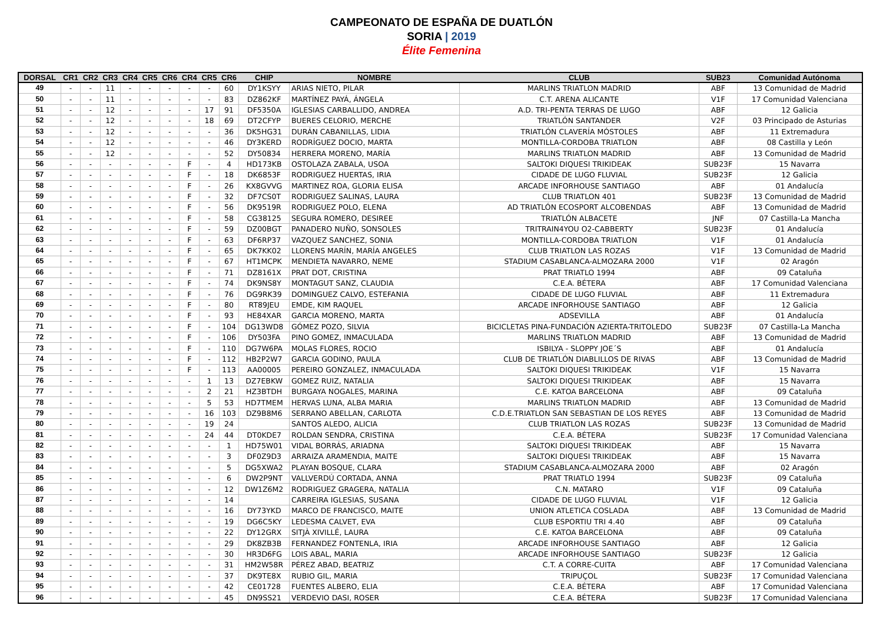CAMPEONATO DE ESPAÑA DE DUATLÓN
SORIA | 2019
Élite Femenina
| DORSAL | CR1 | CR2 | CR3 | CR4 | CR5 | CR6 | CR4 | CR5 | CR6 | CHIP | NOMBRE | CLUB | SUB23 | Comunidad Autónoma |
| --- | --- | --- | --- | --- | --- | --- | --- | --- | --- | --- | --- | --- | --- | --- |
| 49 | - | - | 11 | - | - | - | - | - | 60 | DY1KSYY | ARIAS NIETO, PILAR | MARLINS TRIATLON MADRID | ABF | 13 Comunidad de Madrid |
| 50 | - | - | 11 | - | - | - | - | - | 83 | DZ862KF | MARTÍNEZ PAYÁ, ÁNGELA | C.T. ARENA ALICANTE | V1F | 17 Comunidad Valenciana |
| 51 | - | - | 12 | - | - | - | - | 17 | 91 | DF5350A | IGLESIAS CARBALLIDO, ANDREA | A.D. TRI-PENTA TERRAS DE LUGO | ABF | 12 Galicia |
| 52 | - | - | 12 | - | - | - | - | 18 | 69 | DT2CFYP | BUERES CELORIO, MERCHE | TRIATLÓN SANTANDER | V2F | 03 Principado de Asturias |
| 53 | - | - | 12 | - | - | - | - | - | 36 | DK5HG31 | DURÁN CABANILLAS, LIDIA | TRIATLÓN CLAVERÍA MÓSTOLES | ABF | 11 Extremadura |
| 54 | - | - | 12 | - | - | - | - | - | 46 | DY3KERD | RODRÍGUEZ DOCIO, MARTA | MONTILLA-CORDOBA TRIATLON | ABF | 08 Castilla y León |
| 55 | - | - | 12 | - | - | - | - | - | 52 | DY50834 | HERRERA MORENO, MARÍA | MARLINS TRIATLON MADRID | ABF | 13 Comunidad de Madrid |
| 56 | - | - | - | - | - | - | F | - | 4 | HD173KB | OSTOLAZA ZABALA, USOA | SALTOKI DIQUESI TRIKIDEAK | SUB23F | 15 Navarra |
| 57 | - | - | - | - | - | - | F | - | 18 | DK6853F | RODRIGUEZ HUERTAS, IRIA | CIDADE DE LUGO FLUVIAL | SUB23F | 12 Galicia |
| 58 | - | - | - | - | - | - | F | - | 26 | KX8GVVG | MARTINEZ ROA, GLORIA ELISA | ARCADE INFORHOUSE SANTIAGO | ABF | 01 Andalucía |
| 59 | - | - | - | - | - | - | F | - | 32 | DF7CS0T | RODRIGUEZ SALINAS, LAURA | CLUB TRIATLON 401 | SUB23F | 13 Comunidad de Madrid |
| 60 | - | - | - | - | - | - | F | - | 56 | DK9519R | RODRIGUEZ POLO, ELENA | AD TRIATLÓN ECOSPORT ALCOBENDAS | ABF | 13 Comunidad de Madrid |
| 61 | - | - | - | - | - | - | F | - | 58 | CG38125 | SEGURA ROMERO, DESIREE | TRIATLÓN ALBACETE | JNF | 07 Castilla-La Mancha |
| 62 | - | - | - | - | - | - | F | - | 59 | DZ00BGT | PANADERO NUÑO, SONSOLES | TRITRAIN4YOU O2-CABBERTY | SUB23F | 01 Andalucía |
| 63 | - | - | - | - | - | - | F | - | 63 | DF6RP37 | VAZQUEZ SANCHEZ, SONIA | MONTILLA-CORDOBA TRIATLON | V1F | 01 Andalucía |
| 64 | - | - | - | - | - | - | F | - | 65 | DK7KK02 | LLORENS MARÍN, MARÍA ANGELES | CLUB TRIATLON LAS ROZAS | V1F | 13 Comunidad de Madrid |
| 65 | - | - | - | - | - | - | F | - | 67 | HT1MCPK | MENDIETA NAVARRO, NEME | STADIUM CASABLANCA-ALMOZARA 2000 | V1F | 02 Aragón |
| 66 | - | - | - | - | - | - | F | - | 71 | DZ8161X | PRAT DOT, CRISTINA | PRAT TRIATLO 1994 | ABF | 09 Cataluña |
| 67 | - | - | - | - | - | - | F | - | 74 | DK9NS8Y | MONTAGUT SANZ, CLAUDIA | C.E.A. BÉTERA | ABF | 17 Comunidad Valenciana |
| 68 | - | - | - | - | - | - | F | - | 76 | DG9RK39 | DOMINGUEZ CALVO, ESTEFANIA | CIDADE DE LUGO FLUVIAL | ABF | 11 Extremadura |
| 69 | - | - | - | - | - | - | F | - | 80 | RT89JEU | EMDE, KIM RAQUEL | ARCADE INFORHOUSE SANTIAGO | ABF | 12 Galicia |
| 70 | - | - | - | - | - | - | F | - | 93 | HE84XAR | GARCIA MORENO, MARTA | ADSEVILLA | ABF | 01 Andalucía |
| 71 | - | - | - | - | - | - | F | - | 104 | DG13WD8 | GÓMEZ POZO, SILVIA | BICICLETAS PINA-FUNDACIÓN AZIERTA-TRITOLEDO | SUB23F | 07 Castilla-La Mancha |
| 72 | - | - | - | - | - | - | F | - | 106 | DY503FA | PINO GOMEZ, INMACULADA | MARLINS TRIATLON MADRID | ABF | 13 Comunidad de Madrid |
| 73 | - | - | - | - | - | - | F | - | 110 | DG7W6PA | MOLAS FLORES, ROCIO | ISBILYA - SLOPPY JOE´S | ABF | 01 Andalucía |
| 74 | - | - | - | - | - | - | F | - | 112 | HB2P2W7 | GARCIA GODINO, PAULA | CLUB DE TRIATLÓN DIABLILLOS DE RIVAS | ABF | 13 Comunidad de Madrid |
| 75 | - | - | - | - | - | - | F | - | 113 | AA00005 | PEREIRO GONZALEZ, INMACULADA | SALTOKI DIQUESI TRIKIDEAK | V1F | 15 Navarra |
| 76 | - | - | - | - | - | - | - | 1 | 13 | DZ7EBKW | GOMEZ RUIZ, NATALIA | SALTOKI DIQUESI TRIKIDEAK | ABF | 15 Navarra |
| 77 | - | - | - | - | - | - | - | 2 | 21 | HZ3BTDH | BURGAYA NOGALES, MARINA | C.E. KATOA BARCELONA | ABF | 09 Cataluña |
| 78 | - | - | - | - | - | - | - | 5 | 53 | HD7TMEM | HERVAS LUNA, ALBA MARIA | MARLINS TRIATLON MADRID | ABF | 13 Comunidad de Madrid |
| 79 | - | - | - | - | - | - | - | 16 | 103 | DZ9B8M6 | SERRANO ABELLAN, CARLOTA | C.D.E.TRIATLON SAN SEBASTIAN DE LOS REYES | ABF | 13 Comunidad de Madrid |
| 80 | - | - | - | - | - | - | - | 19 | 24 | | SANTOS ALEDO, ALICIA | CLUB TRIATLON LAS ROZAS | SUB23F | 13 Comunidad de Madrid |
| 81 | - | - | - | - | - | - | - | 24 | 44 | DT0KDE7 | ROLDAN SENDRA, CRISTINA | C.E.A. BÉTERA | SUB23F | 17 Comunidad Valenciana |
| 82 | - | - | - | - | - | - | - | - | 1 | HD75W01 | VIDAL BORRÁS, ARIADNA | SALTOKI DIQUESI TRIKIDEAK | ABF | 15 Navarra |
| 83 | - | - | - | - | - | - | - | - | 3 | DF0Z9D3 | ARRAIZA ARAMENDIA, MAITE | SALTOKI DIQUESI TRIKIDEAK | ABF | 15 Navarra |
| 84 | - | - | - | - | - | - | - | - | 5 | DG5XWA2 | PLAYAN BOSQUE, CLARA | STADIUM CASABLANCA-ALMOZARA 2000 | ABF | 02 Aragón |
| 85 | - | - | - | - | - | - | - | - | 6 | DW2P9NT | VALLVERDÚ CORTADA, ANNA | PRAT TRIATLO 1994 | SUB23F | 09 Cataluña |
| 86 | - | - | - | - | - | - | - | - | 12 | DW1Z6M2 | RODRIGUEZ GRAGERA, NATALIA | C.N. MATARO | V1F | 09 Cataluña |
| 87 | - | - | - | - | - | - | - | - | 14 | | CARREIRA IGLESIAS, SUSANA | CIDADE DE LUGO FLUVIAL | V1F | 12 Galicia |
| 88 | - | - | - | - | - | - | - | - | 16 | DY73YKD | MARCO DE FRANCISCO, MAITE | UNION ATLETICA COSLADA | ABF | 13 Comunidad de Madrid |
| 89 | - | - | - | - | - | - | - | - | 19 | DG6C5KY | LEDESMA CALVET, EVA | CLUB ESPORTIU TRI 4.40 | ABF | 09 Cataluña |
| 90 | - | - | - | - | - | - | - | - | 22 | DY12GRX | SITJÀ XIVILLÉ, LAURA | C.E. KATOA BARCELONA | ABF | 09 Cataluña |
| 91 | - | - | - | - | - | - | - | - | 29 | DK8ZB3B | FERNANDEZ FONTENLA, IRIA | ARCADE INFORHOUSE SANTIAGO | ABF | 12 Galicia |
| 92 | - | - | - | - | - | - | - | - | 30 | HR3D6FG | LOIS ABAL, MARIA | ARCADE INFORHOUSE SANTIAGO | SUB23F | 12 Galicia |
| 93 | - | - | - | - | - | - | - | - | 31 | HM2W58R | PÉREZ ABAD, BEATRIZ | C.T. A CORRE-CUITA | ABF | 17 Comunidad Valenciana |
| 94 | - | - | - | - | - | - | - | - | 37 | DK9TE8X | RUBIO GIL, MARIA | TRIPUÇOL | SUB23F | 17 Comunidad Valenciana |
| 95 | - | - | - | - | - | - | - | - | 42 | CE01728 | FUENTES ALBERO, ELIA | C.E.A. BÉTERA | ABF | 17 Comunidad Valenciana |
| 96 | - | - | - | - | - | - | - | - | 45 | DN9SS21 | VERDEVIO DASI, ROSER | C.E.A. BÉTERA | SUB23F | 17 Comunidad Valenciana |